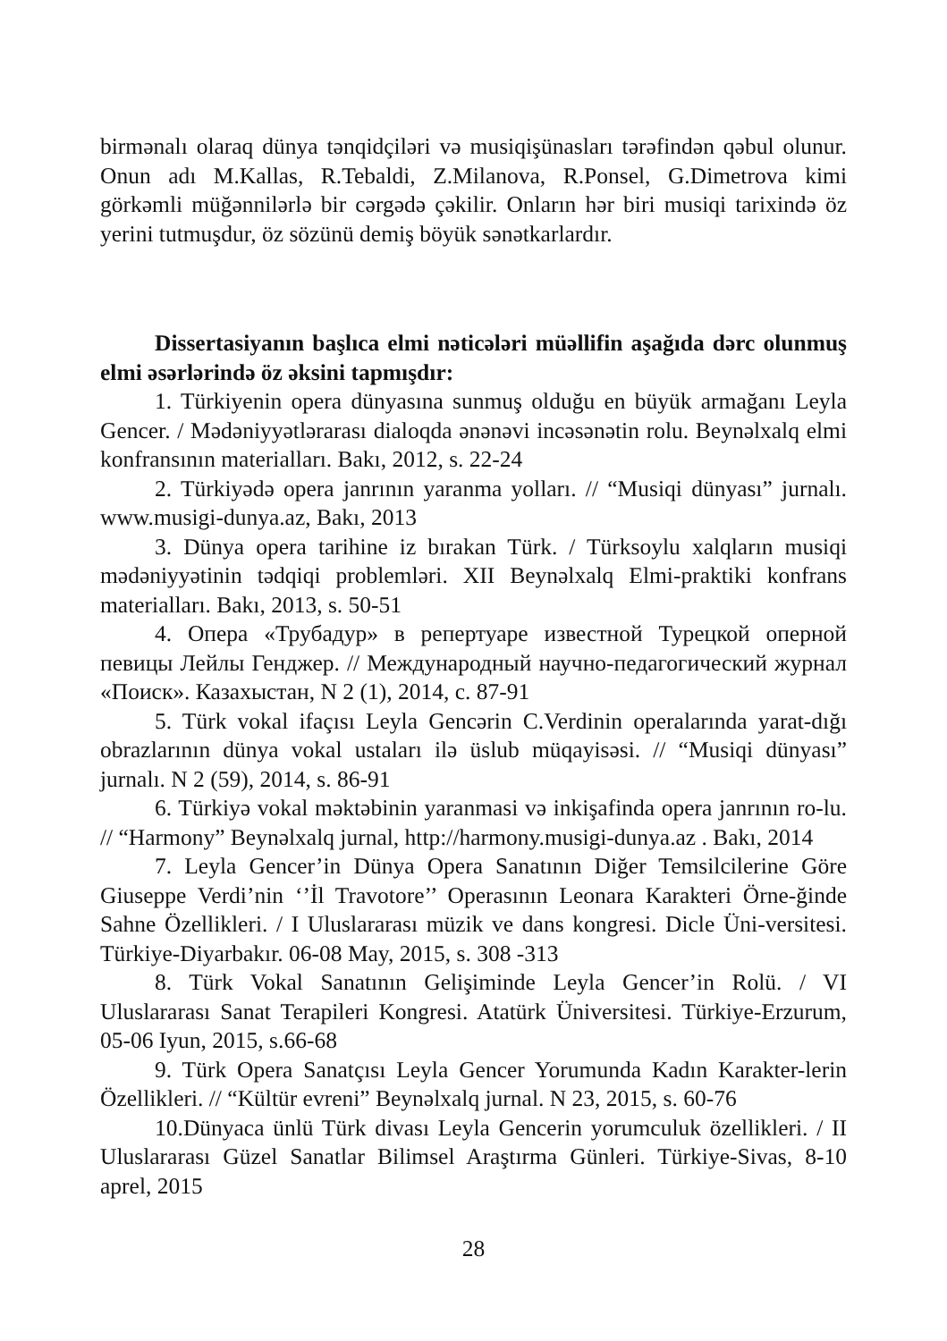birmənalı olaraq dünya tənqidçiləri və musiqişünasları tərəfindən qəbul olunur. Onun adı M.Kallas, R.Tebaldi, Z.Milanova, R.Ponsel, G.Dimetrova kimi görkəmli müğənnilərlə bir cərgədə çəkilir. Onların hər biri musiqi tarixində öz yerini tutmuşdur, öz sözünü demiş böyük sənətkarlardır.
Dissertasiyanın başlıca elmi nəticələri müəllifin aşağıda dərc olunmuş elmi əsərlərində öz əksini tapmışdır:
1. Türkiyenin opera dünyasına sunmuş olduğu en büyük armağanı Leyla Gencer. / Mədəniyyətlərarası dialoqda ənənəvi incəsənətin rolu. Beynəlxalq elmi konfransının materialları. Bakı, 2012, s. 22-24
2. Türkiyədə opera janrının yaranma yolları. // “Musiqi dünyası” jurnalı. www.musigi-dunya.az, Bakı, 2013
3. Dünya opera tarihine iz bırakan Türk. / Türksoylu xalqların musiqi mədəniyyətinin tədqiqi problemləri. XII Beynəlxalq Elmi-praktiki konfrans materialları. Bakı, 2013, s. 50-51
4. Опера «Трубадур» в репертуаре известной Турецкой оперной певицы Лейлы Генджер. // Международный научно-педагогический журнал «Поиск». Казахыстан, N 2 (1), 2014, с. 87-91
5. Türk vokal ifaçısı Leyla Gencərin C.Verdinin operalarında yarat-dığı obrazlarının dünya vokal ustaları ilə üslub müqayisəsi. // “Musiqi dünyası” jurnalı. N 2 (59), 2014, s. 86-91
6. Türkiyə vokal məktəbinin yaranmasi və inkişafinda opera janrının ro-lu. // “Harmony” Beynəlxalq jurnal, http://harmony.musigi-dunya.az . Bakı, 2014
7. Leyla Gencer’in Dünya Opera Sanatının Diğer Temsilcilerine Göre Giuseppe Verdi’nin ‘’İl Travotore’’ Operasının Leonara Karakteri Örne-ğinde Sahne Özellikleri. / I Uluslararası müzik ve dans kongresi. Dicle Üni-versitesi. Türkiye-Diyarbakır. 06-08 May, 2015, s. 308 -313
8. Türk Vokal Sanatının Gelişiminde Leyla Gencer’in Rolü. / VI Uluslararası Sanat Terapileri Kongresi. Atatürk Üniversitesi. Türkiye-Erzurum, 05-06 Iyun, 2015, s.66-68
9. Türk Opera Sanatçısı Leyla Gencer Yorumunda Kadın Karakter-lerin Özellikleri. // “Kültür evreni” Beynəlxalq jurnal. N 23, 2015, s. 60-76
10.Dünyaca ünlü Türk divası Leyla Gencerin yorumculuk özellikleri. / II Uluslararası Güzel Sanatlar Bilimsel Araştırma Günleri. Türkiye-Sivas, 8-10 aprel, 2015
28